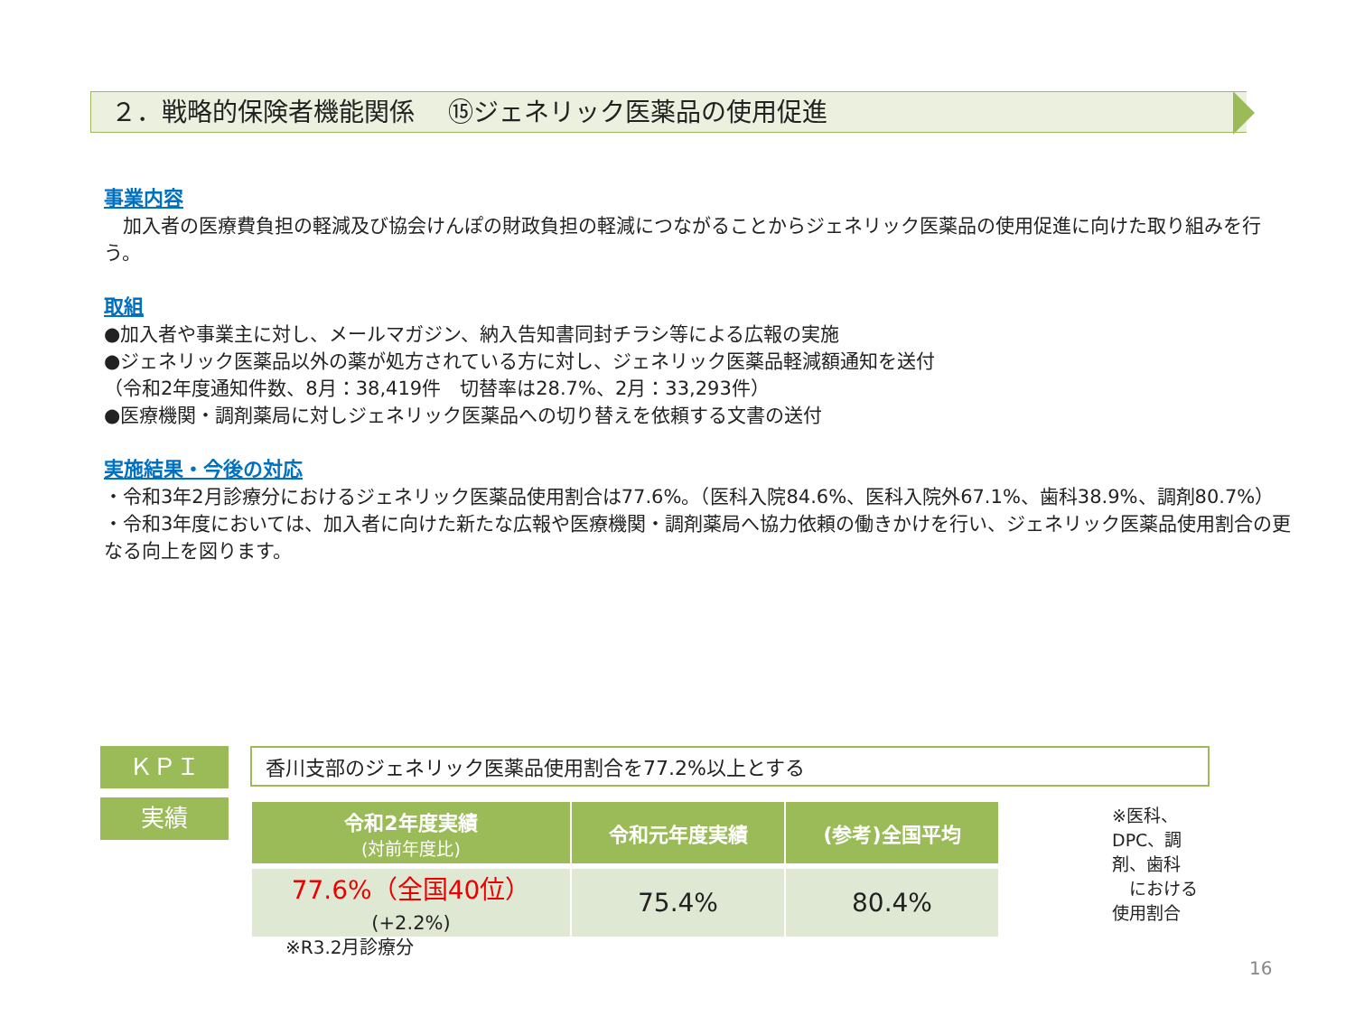２．戦略的保険者機能関係　 ⑮ジェネリック医薬品の使用促進
事業内容
　加入者の医療費負担の軽減及び協会けんぽの財政負担の軽減につながることからジェネリック医薬品の使用促進に向けた取り組みを行う。
取組
●加入者や事業主に対し、メールマガジン、納入告知書同封チラシ等による広報の実施
●ジェネリック医薬品以外の薬が処方されている方に対し、ジェネリック医薬品軽減額通知を送付
（令和2年度通知件数、8月：38,419件　切替率は28.7%、2月：33,293件）
●医療機関・調剤薬局に対しジェネリック医薬品への切り替えを依頼する文書の送付
実施結果・今後の対応
・令和3年2月診療分におけるジェネリック医薬品使用割合は77.6%。（医科入院84.6%、医科入院外67.1%、歯科38.9%、調剤80.7%）
・令和3年度においては、加入者に向けた新たな広報や医療機関・調剤薬局へ協力依頼の働きかけを行い、ジェネリック医薬品使用割合の更なる向上を図ります。
ＫＰＩ
香川支部のジェネリック医薬品使用割合を77.2%以上とする
実績
| 令和2年度実績 (対前年度比) | 令和元年度実績 | (参考)全国平均 |
| --- | --- | --- |
| 77.6%（全国40位） (+2.2%) | 75.4% | 80.4% |
※医科、DPC、調剤、歯科
　における使用割合
※R3.2月診療分
16